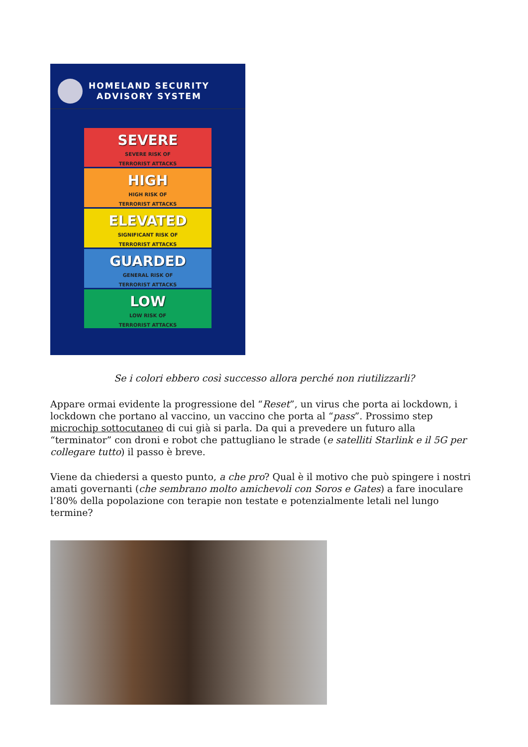HOMELAND SECURITY
ADVISORY SYSTEM
SEVERE
SEVERE RISK OF
TERRORIST ATTACKS
HIGH
HIGH RISK OF
TERRORIST ATTACKS
ELEVATED
SIGNIFICANT RISK OF
TERRORIST ATTACKS
GUARDED
GENERAL RISK OF
TERRORIST ATTACKS
LOW
LOW RISK OF
TERRORIST ATTACKS
Se i colori ebbero così successo allora perché non riutilizzarli?
Appare ormai evidente la progressione del “Reset”, un virus che porta ai lockdown, i lockdown che portano al vaccino, un vaccino che porta al “pass”. Prossimo step microchip sottocutaneo di cui già si parla. Da qui a prevedere un futuro alla “terminator” con droni e robot che pattugliano le strade (e satelliti Starlink e il 5G per collegare tutto) il passo è breve.
Viene da chiedersi a questo punto, a che pro? Qual è il motivo che può spingere i nostri amati governanti (che sembrano molto amichevoli con Soros e Gates) a fare inoculare l’80% della popolazione con terapie non testate e potenzialmente letali nel lungo termine?